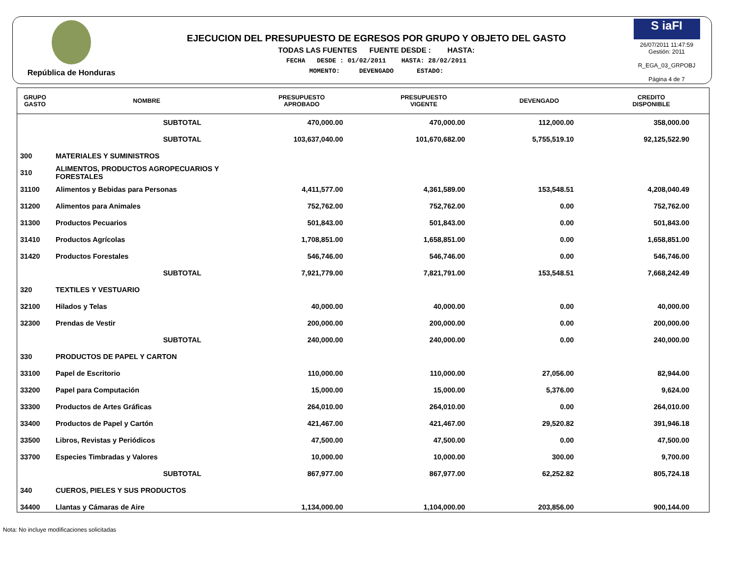República de Honduras
EJECUCION DEL PRESUPUESTO DE EGRESOS POR GRUPO Y OBJETO DEL GASTO
TODAS LAS FUENTES FUENTE DESDE : HASTA:
FECHA DESDE : 01/02/2011 HASTA: 28/02/2011
MOMENTO: DEVENGADO ESTADO:
S iaFI
26/07/2011 11:47:59
Gestión: 2011
R_EGA_03_GRPOBJ
Página 4 de 7
| GRUPO GASTO | NOMBRE | PRESUPUESTO APROBADO | PRESUPUESTO VIGENTE | DEVENGADO | CREDITO DISPONIBLE |
| --- | --- | --- | --- | --- | --- |
| | SUBTOTAL | 470,000.00 | 470,000.00 | 112,000.00 | 358,000.00 |
| | SUBTOTAL | 103,637,040.00 | 101,670,682.00 | 5,755,519.10 | 92,125,522.90 |
| 300 | MATERIALES Y SUMINISTROS | | | | |
| 310 | ALIMENTOS, PRODUCTOS AGROPECUARIOS Y FORESTALES | | | | |
| 31100 | Alimentos y Bebidas para Personas | 4,411,577.00 | 4,361,589.00 | 153,548.51 | 4,208,040.49 |
| 31200 | Alimentos para Animales | 752,762.00 | 752,762.00 | 0.00 | 752,762.00 |
| 31300 | Productos Pecuarios | 501,843.00 | 501,843.00 | 0.00 | 501,843.00 |
| 31410 | Productos Agrícolas | 1,708,851.00 | 1,658,851.00 | 0.00 | 1,658,851.00 |
| 31420 | Productos Forestales | 546,746.00 | 546,746.00 | 0.00 | 546,746.00 |
| | SUBTOTAL | 7,921,779.00 | 7,821,791.00 | 153,548.51 | 7,668,242.49 |
| 320 | TEXTILES Y VESTUARIO | | | | |
| 32100 | Hilados y Telas | 40,000.00 | 40,000.00 | 0.00 | 40,000.00 |
| 32300 | Prendas de Vestir | 200,000.00 | 200,000.00 | 0.00 | 200,000.00 |
| | SUBTOTAL | 240,000.00 | 240,000.00 | 0.00 | 240,000.00 |
| 330 | PRODUCTOS DE PAPEL Y CARTON | | | | |
| 33100 | Papel de Escritorio | 110,000.00 | 110,000.00 | 27,056.00 | 82,944.00 |
| 33200 | Papel para Computación | 15,000.00 | 15,000.00 | 5,376.00 | 9,624.00 |
| 33300 | Productos de Artes Gráficas | 264,010.00 | 264,010.00 | 0.00 | 264,010.00 |
| 33400 | Productos de Papel y Cartón | 421,467.00 | 421,467.00 | 29,520.82 | 391,946.18 |
| 33500 | Libros, Revistas y Periódicos | 47,500.00 | 47,500.00 | 0.00 | 47,500.00 |
| 33700 | Especies Timbradas y Valores | 10,000.00 | 10,000.00 | 300.00 | 9,700.00 |
| | SUBTOTAL | 867,977.00 | 867,977.00 | 62,252.82 | 805,724.18 |
| 340 | CUEROS, PIELES Y SUS PRODUCTOS | | | | |
| 34400 | Llantas y Cámaras de Aire | 1,134,000.00 | 1,104,000.00 | 203,856.00 | 900,144.00 |
Nota: No incluye modificaciones solicitadas